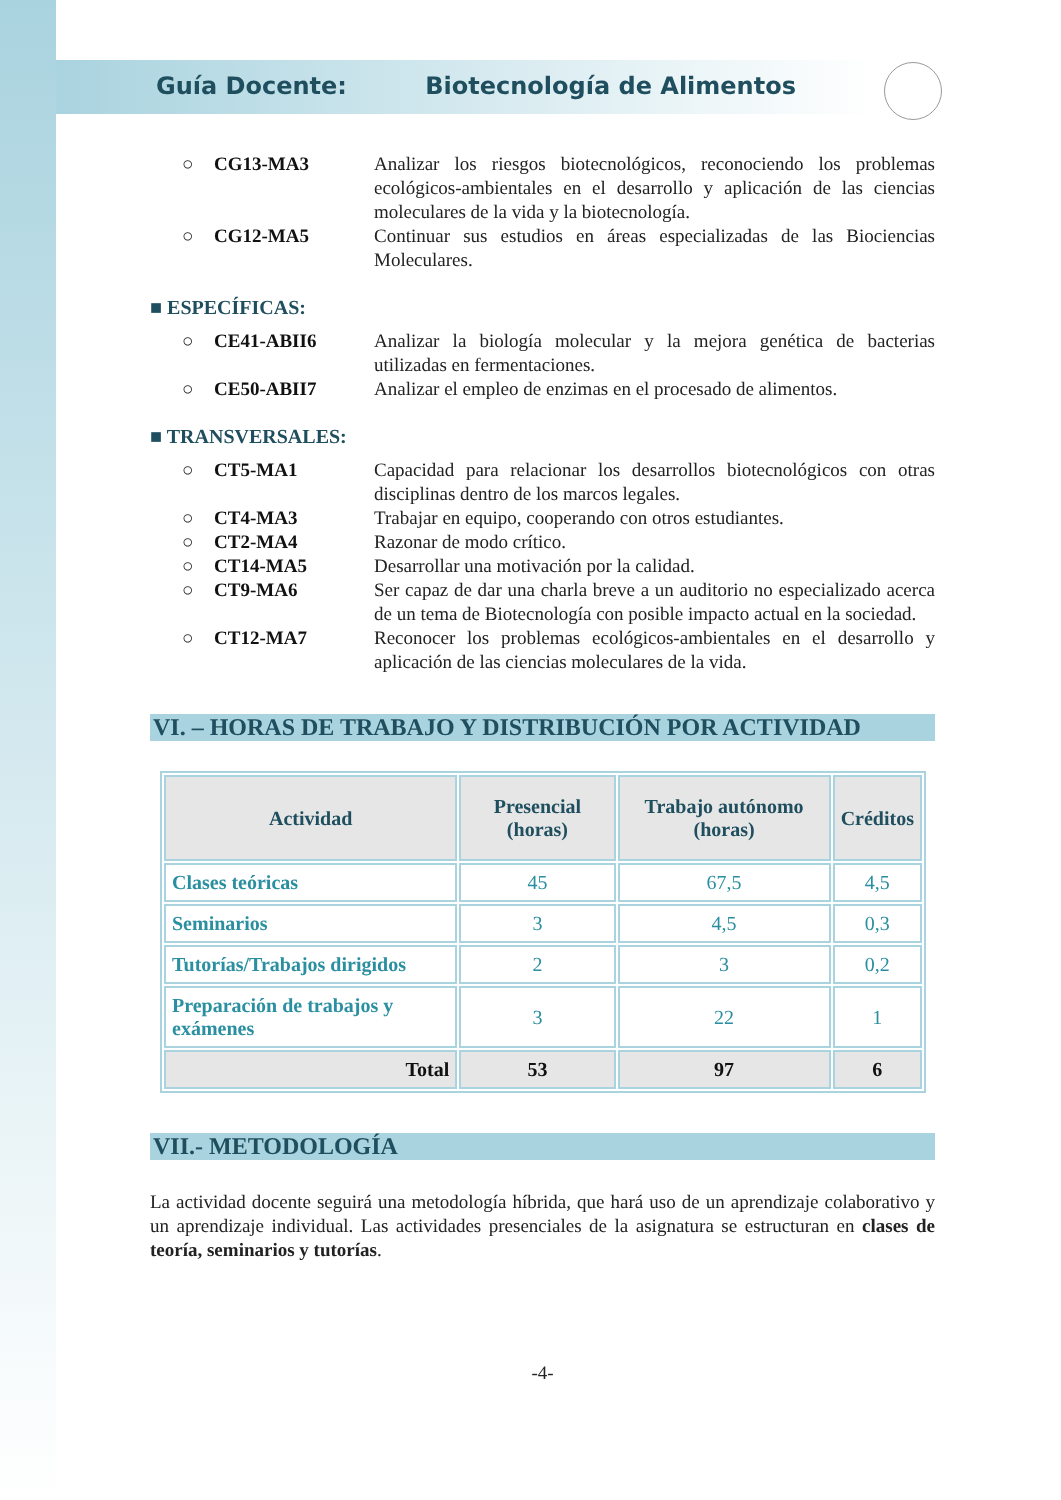Guía Docente: Biotecnología de Alimentos
○ CG13-MA3 Analizar los riesgos biotecnológicos, reconociendo los problemas ecológicos-ambientales en el desarrollo y aplicación de las ciencias moleculares de la vida y la biotecnología.
○ CG12-MA5 Continuar sus estudios en áreas especializadas de las Biociencias Moleculares.
■ ESPECÍFICAS:
○ CE41-ABII6 Analizar la biología molecular y la mejora genética de bacterias utilizadas en fermentaciones.
○ CE50-ABII7 Analizar el empleo de enzimas en el procesado de alimentos.
■ TRANSVERSALES:
○ CT5-MA1 Capacidad para relacionar los desarrollos biotecnológicos con otras disciplinas dentro de los marcos legales.
○ CT4-MA3 Trabajar en equipo, cooperando con otros estudiantes.
○ CT2-MA4 Razonar de modo crítico.
○ CT14-MA5 Desarrollar una motivación por la calidad.
○ CT9-MA6 Ser capaz de dar una charla breve a un auditorio no especializado acerca de un tema de Biotecnología con posible impacto actual en la sociedad.
○ CT12-MA7 Reconocer los problemas ecológicos-ambientales en el desarrollo y aplicación de las ciencias moleculares de la vida.
VI. – HORAS DE TRABAJO Y DISTRIBUCIÓN POR ACTIVIDAD
| Actividad | Presencial (horas) | Trabajo autónomo (horas) | Créditos |
| --- | --- | --- | --- |
| Clases teóricas | 45 | 67,5 | 4,5 |
| Seminarios | 3 | 4,5 | 0,3 |
| Tutorías/Trabajos dirigidos | 2 | 3 | 0,2 |
| Preparación de trabajos y exámenes | 3 | 22 | 1 |
| Total | 53 | 97 | 6 |
VII.- METODOLOGÍA
La actividad docente seguirá una metodología híbrida, que hará uso de un aprendizaje colaborativo y un aprendizaje individual. Las actividades presenciales de la asignatura se estructuran en clases de teoría, seminarios y tutorías.
-4-